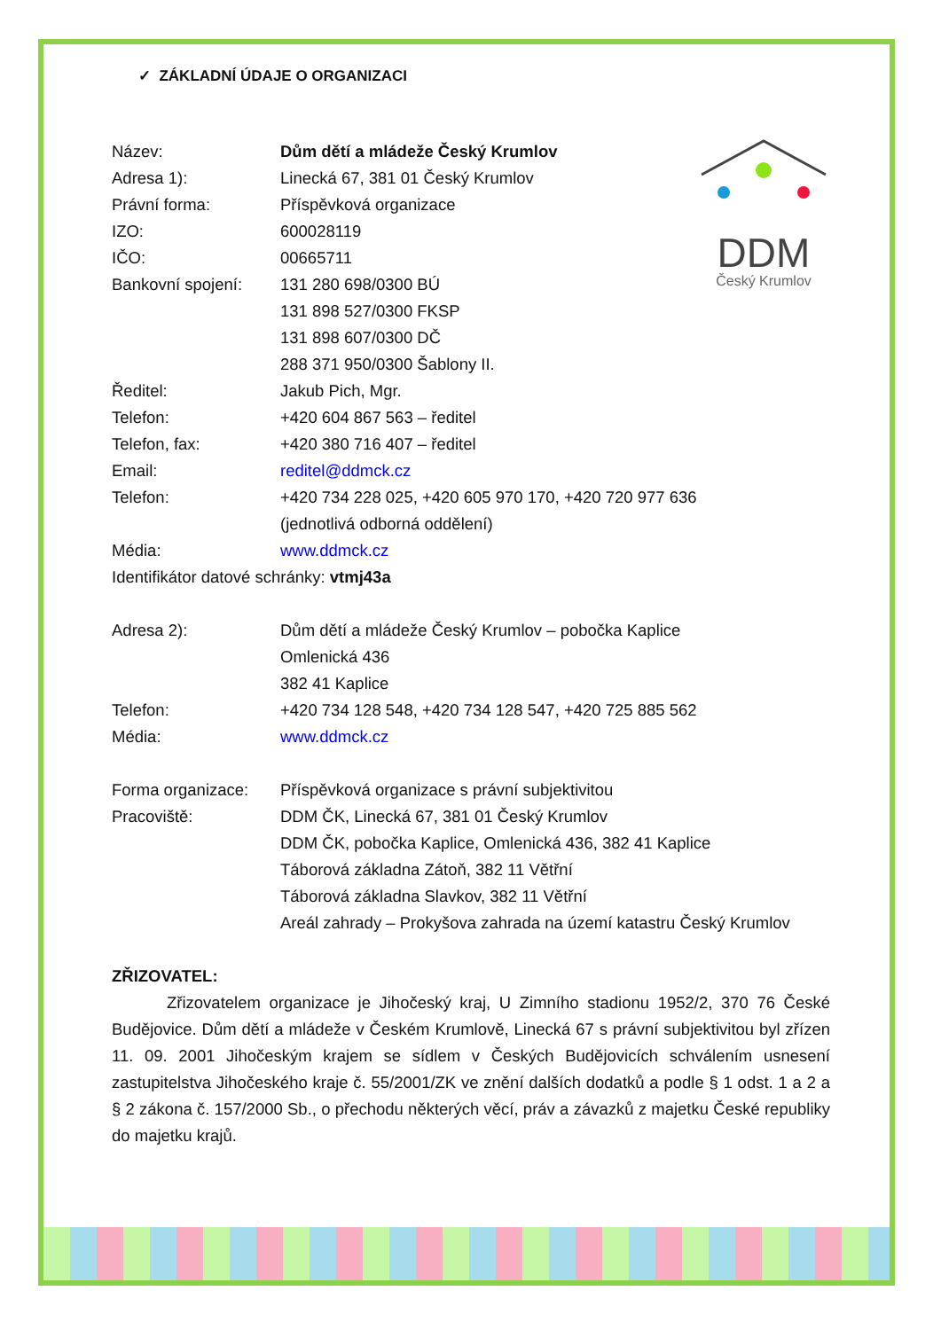✓ ZÁKLADNÍ ÚDAJE O ORGANIZACI
DDM
Český Krumlov
Název: Dům dětí a mládeže Český Krumlov
Adresa 1): Linecká 67, 381 01 Český Krumlov
Právní forma: Příspěvková organizace
IZO: 600028119
IČO: 00665711
Bankovní spojení: 131 280 698/0300 BÚ
131 898 527/0300 FKSP
131 898 607/0300 DČ
288 371 950/0300 Šablony II.
Ředitel: Jakub Pich, Mgr.
Telefon: +420 604 867 563 – ředitel
Telefon, fax: +420 380 716 407 – ředitel
Email: reditel@ddmck.cz
Telefon: +420 734 228 025, +420 605 970 170, +420 720 977 636
(jednotlivá odborná oddělení)
Média: www.ddmck.cz
Identifikátor datové schránky: vtmj43a
Adresa 2): Dům dětí a mládeže Český Krumlov – pobočka Kaplice
Omlenická 436
382 41 Kaplice
Telefon: +420 734 128 548, +420 734 128 547, +420 725 885 562
Média: www.ddmck.cz
Forma organizace: Příspěvková organizace s právní subjektivitou
Pracoviště: DDM ČK, Linecká 67, 381 01 Český Krumlov
DDM ČK, pobočka Kaplice, Omlenická 436, 382 41 Kaplice
Táborová základna Zátoň, 382 11 Větřní
Táborová základna Slavkov, 382 11 Větřní
Areál zahrady – Prokyšova zahrada na území katastru Český Krumlov
ZŘIZOVATEL:
Zřizovatelem organizace je Jihočeský kraj, U Zimního stadionu 1952/2, 370 76 České Budějovice. Dům dětí a mládeže v Českém Krumlově, Linecká 67 s právní subjektivitou byl zřízen 11. 09. 2001 Jihočeským krajem se sídlem v Českých Budějovicích schválením usnesení zastupitelstva Jihočeského kraje č. 55/2001/ZK ve znění dalších dodatků a podle § 1 odst. 1 a 2 a § 2 zákona č. 157/2000 Sb., o přechodu některých věcí, práv a závazků z majetku České republiky do majetku krajů.